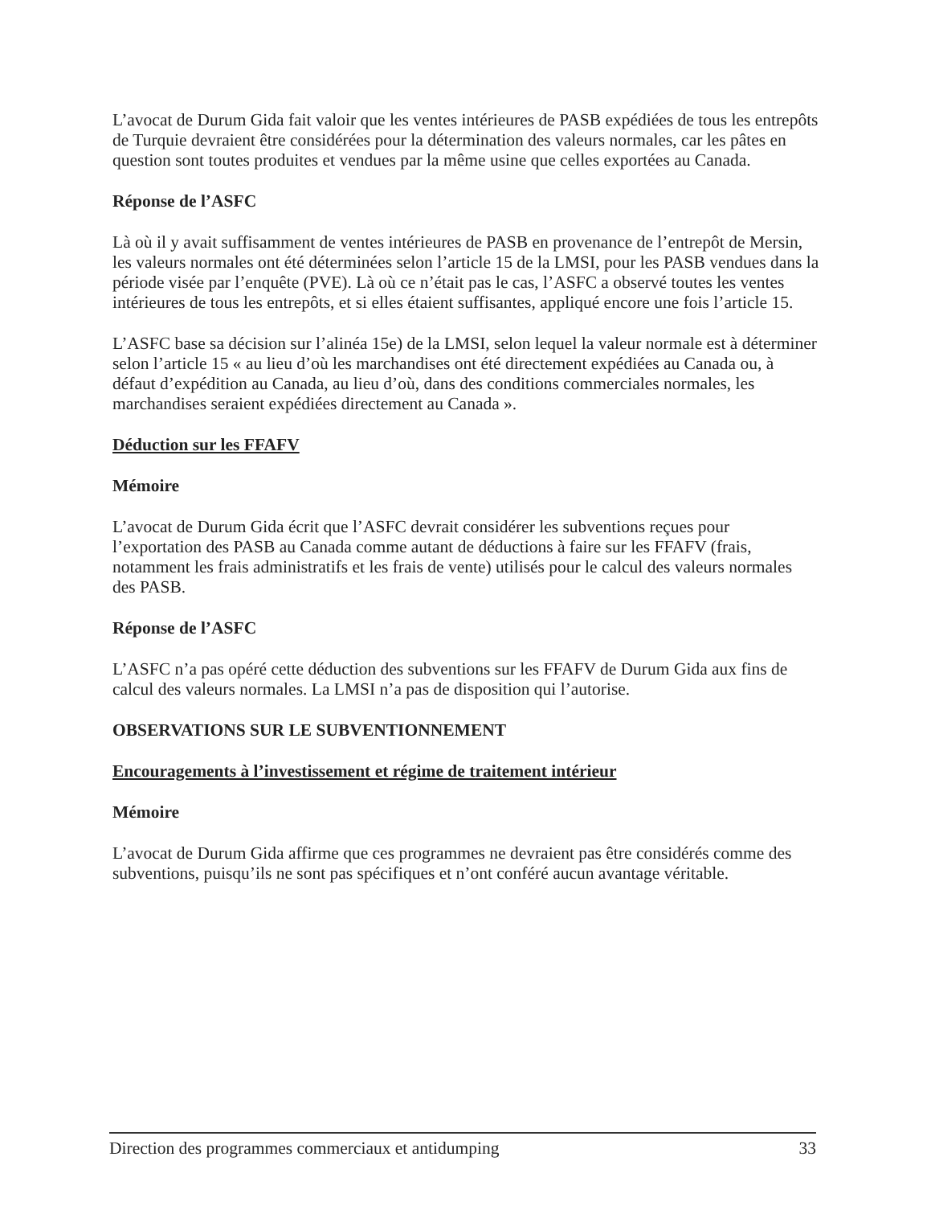L’avocat de Durum Gida fait valoir que les ventes intérieures de PASB expédiées de tous les entrepôts de Turquie devraient être considérées pour la détermination des valeurs normales, car les pâtes en question sont toutes produites et vendues par la même usine que celles exportées au Canada.
Réponse de l’ASFC
Là où il y avait suffisamment de ventes intérieures de PASB en provenance de l’entrepôt de Mersin, les valeurs normales ont été déterminées selon l’article 15 de la LMSI, pour les PASB vendues dans la période visée par l’enquête (PVE). Là où ce n’était pas le cas, l’ASFC a observé toutes les ventes intérieures de tous les entrepôts, et si elles étaient suffisantes, appliqué encore une fois l’article 15.
L’ASFC base sa décision sur l’alinéa 15e) de la LMSI, selon lequel la valeur normale est à déterminer selon l’article 15 « au lieu d’où les marchandises ont été directement expédiées au Canada ou, à défaut d’expédition au Canada, au lieu d’où, dans des conditions commerciales normales, les marchandises seraient expédiées directement au Canada ».
Déduction sur les FFAFV
Mémoire
L’avocat de Durum Gida écrit que l’ASFC devrait considérer les subventions reçues pour l’exportation des PASB au Canada comme autant de déductions à faire sur les FFAFV (frais, notamment les frais administratifs et les frais de vente) utilisés pour le calcul des valeurs normales des PASB.
Réponse de l’ASFC
L’ASFC n’a pas opéré cette déduction des subventions sur les FFAFV de Durum Gida aux fins de calcul des valeurs normales. La LMSI n’a pas de disposition qui l’autorise.
OBSERVATIONS SUR LE SUBVENTIONNEMENT
Encouragements à l’investissement et régime de traitement intérieur
Mémoire
L’avocat de Durum Gida affirme que ces programmes ne devraient pas être considérés comme des subventions, puisqu’ils ne sont pas spécifiques et n’ont conféré aucun avantage véritable.
Direction des programmes commerciaux et antidumping 33